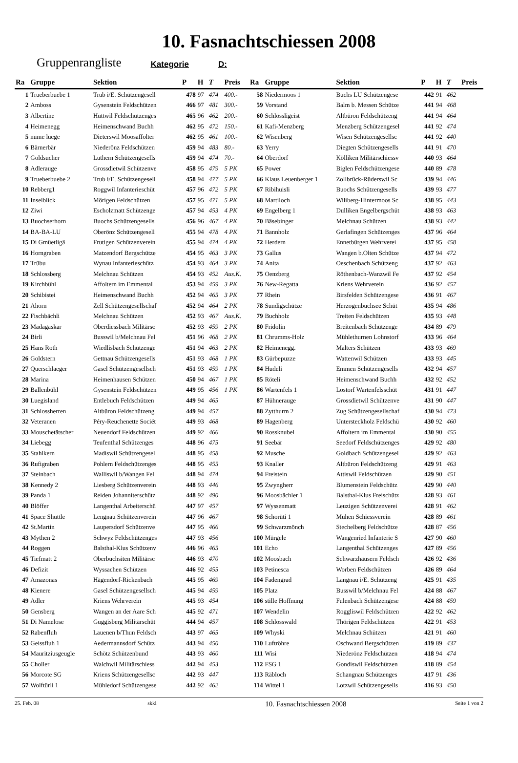10. Fasnachtschiessen 2008
Gruppenrangliste Kategorie D:
| Ra | Gruppe | Sektion | P | H | T | Preis |
| --- | --- | --- | --- | --- | --- | --- |
| 1 | Trueberbuebe 1 | Trub i/E. Schützengesell | 478 | 97 | 474 | 400.- |
| 2 | Amboss | Gysenstein Feldschützen | 466 | 97 | 481 | 300.- |
| 3 | Albertine | Huttwil Feldschützenges | 465 | 96 | 462 | 200.- |
| 4 | Heimenegg | Heimenschwand Buchh | 462 | 95 | 472 | 150.- |
| 5 | nume luege | Dieterswil Moosaffolter | 462 | 95 | 461 | 100.- |
| 6 | Bärnerbär | Niederönz Feldschützen | 459 | 94 | 483 | 80.- |
| 7 | Goldsucher | Luthern Schützengesells | 459 | 94 | 474 | 70.- |
| 8 | Adlerauge | Grossdietwil Schützenve | 458 | 95 | 479 | 5 PK |
| 9 | Trueberbuebe 2 | Trub i/E. Schützengesell | 458 | 94 | 477 | 5 PK |
| 10 | Rebberg1 | Roggwil Infanterieschüt | 457 | 96 | 472 | 5 PK |
| 11 | Inselblick | Mörigen Feldschützen | 457 | 95 | 471 | 5 PK |
| 12 | Ziwi | Escholzmatt Schützenge | 457 | 94 | 453 | 4 PK |
| 13 | Buochserhorn | Buochs Schützengesells | 456 | 96 | 467 | 4 PK |
| 14 | BA-BA-LU | Oberönz Schützengesell | 455 | 94 | 478 | 4 PK |
| 15 | Di Gmüetligä | Frutigen Schützenverein | 455 | 94 | 474 | 4 PK |
| 16 | Horngraben | Matzendorf Bergschütze | 454 | 95 | 463 | 3 PK |
| 17 | Trübu | Wynau Infanterieschütz | 454 | 93 | 464 | 3 PK |
| 18 | Schlossberg | Melchnau Schützen | 454 | 93 | 452 | Aus.K. |
| 19 | Kirchbühl | Affoltern im Emmental | 453 | 94 | 459 | 3 PK |
| 20 | Schibistei | Heimenschwand Buchh | 452 | 94 | 465 | 3 PK |
| 21 | Ahorn | Zell Schützengesellschaf | 452 | 94 | 464 | 2 PK |
| 22 | Fischbächli | Melchnau Schützen | 452 | 93 | 467 | Aus.K. |
| 23 | Madagaskar | Oberdiessbach Militärsc | 452 | 93 | 459 | 2 PK |
| 24 | Birli | Busswil b/Melchnau Fel | 451 | 96 | 468 | 2 PK |
| 25 | Hans Roth | Wiedlisbach Schützenge | 451 | 94 | 463 | 2 PK |
| 26 | Goldstern | Gettnau Schützengesells | 451 | 93 | 468 | 1 PK |
| 27 | Querschlaeger | Gasel Schützengesellsch | 451 | 93 | 459 | 1 PK |
| 28 | Marina | Heimenhausen Schützen | 450 | 94 | 467 | 1 PK |
| 29 | Ballenbühl | Gysenstein Feldschützen | 449 | 95 | 456 | 1 PK |
| 30 | Luegisland | Entlebuch Feldschützen | 449 | 94 | 465 | |
| 31 | Schlossherren | Altbüron Feldschützeng | 449 | 94 | 457 | |
| 32 | Veteranen | Péry-Reuchenette Sociét | 449 | 93 | 468 | |
| 33 | Mouschetätscher | Neuendorf Feldschützen | 449 | 92 | 466 | |
| 34 | Liebegg | Teufenthal Schützenges | 448 | 96 | 475 | |
| 35 | Stahlkern | Madiswil Schützengesel | 448 | 95 | 458 | |
| 36 | Rufigraben | Pohlern Feldschützenges | 448 | 95 | 455 | |
| 37 | Steinbach | Walliswil b/Wangen Fel | 448 | 94 | 474 | |
| 38 | Kennedy 2 | Liesberg Schützenverein | 448 | 93 | 446 | |
| 39 | Panda 1 | Reiden Johanniterschütz | 448 | 92 | 490 | |
| 40 | Blöffer | Langenthal Arbeiterschü | 447 | 97 | 457 | |
| 41 | Space Shuttle | Lengnau Schützenverein | 447 | 96 | 467 | |
| 42 | St.Martin | Laupersdorf Schützenve | 447 | 95 | 466 | |
| 43 | Mythen 2 | Schwyz Feldschützenges | 447 | 93 | 456 | |
| 44 | Roggen | Balsthal-Klus Schützenv | 446 | 96 | 465 | |
| 45 | Tiefmatt 2 | Oberbuchsiten Militärsc | 446 | 93 | 470 | |
| 46 | Defizit | Wyssachen Schützen | 446 | 92 | 455 | |
| 47 | Amazonas | Hägendorf-Rickenbach | 445 | 95 | 469 | |
| 48 | Kienere | Gasel Schützengesellsch | 445 | 94 | 459 | |
| 49 | Adler | Kriens Wehrverein | 445 | 93 | 454 | |
| 50 | Gensberg | Wangen an der Aare Sch | 445 | 92 | 471 | |
| 51 | Di Namelose | Guggisberg Militärschüt | 444 | 94 | 457 | |
| 52 | Rabenfluh | Lauenen b/Thun Feldsch | 443 | 97 | 465 | |
| 53 | Geissfluh 1 | Aedermannsdorf Schütz | 443 | 94 | 450 | |
| 54 | Mauritziusgeugle | Schötz Schützenbund | 443 | 93 | 460 | |
| 55 | Choller | Walchwil Militärschiess | 442 | 94 | 453 | |
| 56 | Morcote SG | Kriens Schützengesellsc | 442 | 93 | 447 | |
| 57 | Wolftürli 1 | Mühledorf Schützengese | 442 | 92 | 462 | |
| Ra | Gruppe | Sektion | P | H | T | Preis |
| --- | --- | --- | --- | --- | --- | --- |
| 58 | Niedermoos 1 | Buchs LU Schützengese | 442 | 91 | 462 | |
| 59 | Vorstand | Balm b. Messen Schütze | 441 | 94 | 468 | |
| 60 | Schlössligeist | Altbüron Feldschützeng | 441 | 94 | 464 | |
| 61 | Kafi-Menzberg | Menzberg Schützengesel | 441 | 92 | 474 | |
| 62 | Wisenberg | Wisen Schützengesellsc | 441 | 92 | 440 | |
| 63 | Yerry | Diegten Schützengesells | 441 | 91 | 470 | |
| 64 | Oberdorf | Kölliken Militärschiessv | 440 | 93 | 464 | |
| 65 | Power | Biglen Feldschützengese | 440 | 89 | 478 | |
| 66 | Klaus Leuenberger 1 | Zollbrück-Rüderswil Sc | 439 | 94 | 446 | |
| 67 | Ribihuisli | Buochs Schützengesells | 439 | 93 | 477 | |
| 68 | Martiloch | Wiliberg-Hintermoos Sc | 438 | 95 | 443 | |
| 69 | Engelberg 1 | Dulliken Engelbergschüt | 438 | 93 | 463 | |
| 70 | Bäsebinger | Melchnau Schützen | 438 | 93 | 442 | |
| 71 | Bannholz | Gerlafingen Schützenges | 437 | 96 | 464 | |
| 72 | Herdern | Ennetbürgen Wehrverei | 437 | 95 | 458 | |
| 73 | Gallus | Wangen b.Olten Schütze | 437 | 94 | 472 | |
| 74 | Anita | Oeschenbach Schützeng | 437 | 92 | 463 | |
| 75 | Oenzberg | Röthenbach-Wanzwil Fe | 437 | 92 | 454 | |
| 76 | New-Regatta | Kriens Wehrverein | 436 | 92 | 457 | |
| 77 | Rhein | Birsfelden Schützengese | 436 | 91 | 467 | |
| 78 | Sundigschütze | Herzogenbuchsee Schüt | 435 | 94 | 486 | |
| 79 | Buchholz | Treiten Feldschützen | 435 | 93 | 448 | |
| 80 | Fridolin | Breitenbach Schützenge | 434 | 89 | 479 | |
| 81 | Chrumms-Holz | Mühlethurnen Lohnstorf | 433 | 96 | 464 | |
| 82 | Heimenegg. | Malters Schützen | 433 | 93 | 469 | |
| 83 | Gürbepuzze | Wattenwil Schützen | 433 | 93 | 445 | |
| 84 | Hudeli | Emmen Schützengesells | 432 | 94 | 457 | |
| 85 | Röteli | Heimenschwand Buchh | 432 | 92 | 452 | |
| 86 | Wartenfels 1 | Lostorf Wartenfelsschüt | 431 | 91 | 447 | |
| 87 | Hühnerauge | Grossdietwil Schützenve | 431 | 90 | 447 | |
| 88 | Zytthurm 2 | Zug Schützengesellschaf | 430 | 94 | 473 | |
| 89 | Hagenberg | Untersteckholz Feldschü | 430 | 92 | 460 | |
| 90 | Rossknubel | Affoltern im Emmental | 430 | 90 | 455 | |
| 91 | Seebär | Seedorf Feldschützenges | 429 | 92 | 480 | |
| 92 | Musche | Goldbach Schützengesel | 429 | 92 | 463 | |
| 93 | Knaller | Altbüron Feldschützeng | 429 | 91 | 463 | |
| 94 | Freistein | Attiswil Feldschützen | 429 | 90 | 451 | |
| 95 | Zwyngherr | Blumenstein Feldschütz | 429 | 90 | 440 | |
| 96 | Moosbächler 1 | Balsthal-Klus Freischütz | 428 | 93 | 461 | |
| 97 | Wyssenmatt | Leuzigen Schützenverei | 428 | 91 | 462 | |
| 98 | Schorüti 1 | Muhen Schiessverein | 428 | 89 | 461 | |
| 99 | Schwarzmönch | Stechelberg Feldschütze | 428 | 87 | 456 | |
| 100 | Mürgele | Wangenried Infanterie S | 427 | 90 | 460 | |
| 101 | Echo | Langenthal Schützenges | 427 | 89 | 456 | |
| 102 | Moosbach | Schwarzhäusern Feldsch | 426 | 92 | 436 | |
| 103 | Petinesca | Worben Feldschützen | 426 | 89 | 464 | |
| 104 | Fadengrad | Langnau i/E. Schützeng | 425 | 91 | 435 | |
| 105 | Platz | Busswil b/Melchnau Fel | 424 | 88 | 467 | |
| 106 | stille Hoffnung | Fulenbach Schützengese | 424 | 88 | 459 | |
| 107 | Wendelin | Roggliswil Feldschützen | 422 | 92 | 462 | |
| 108 | Schlosswald | Thörigen Feldschützen | 422 | 91 | 453 | |
| 109 | Whyski | Melchnau Schützen | 421 | 91 | 460 | |
| 110 | Luftröhre | Oschwand Bergschützen | 419 | 89 | 437 | |
| 111 | Wisi | Niederönz Feldschützen | 418 | 94 | 474 | |
| 112 | FSG 1 | Gondiswil Feldschützen | 418 | 89 | 454 | |
| 113 | Räbloch | Schangnau Schützenges | 417 | 91 | 436 | |
| 114 | Wittel 1 | Lotzwil Schützengesells | 416 | 93 | 450 | |
25. Feb. 08 skkl 10. Fasnachtschiessen 2008 Seite 1 von 2